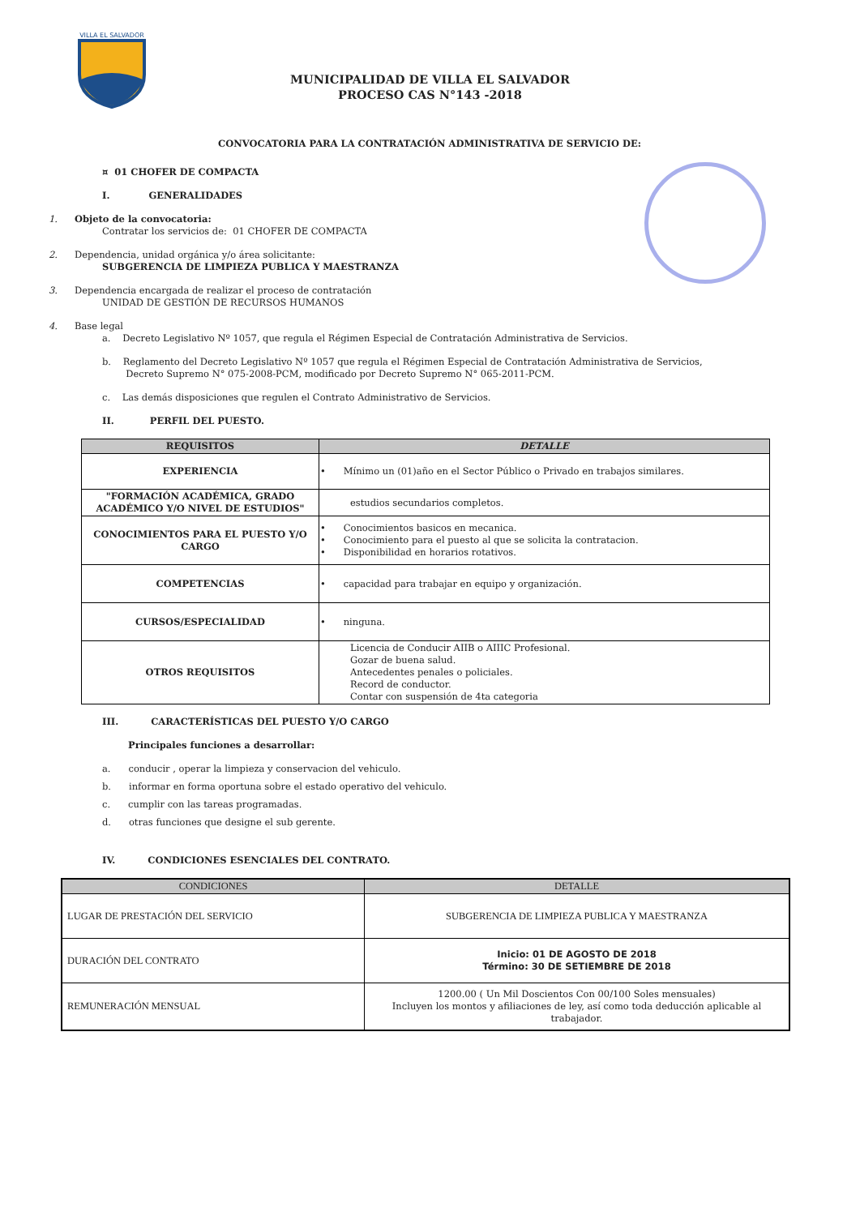VILLA EL SALVADOR
MUNICIPALIDAD DE VILLA EL SALVADOR
PROCESO CAS N°143 -2018
CONVOCATORIA PARA LA CONTRATACIÓN ADMINISTRATIVA DE SERVICIO DE:
¤ 01 CHOFER DE COMPACTA
I. GENERALIDADES
1. Objeto de la convocatoria:
Contratar los servicios de: 01 CHOFER DE COMPACTA
2. Dependencia, unidad orgánica y/o área solicitante:
SUBGERENCIA DE LIMPIEZA PUBLICA Y MAESTRANZA
3. Dependencia encargada de realizar el proceso de contratación
UNIDAD DE GESTIÓN DE RECURSOS HUMANOS
4. Base legal
a. Decreto Legislativo Nº 1057, que regula el Régimen Especial de Contratación Administrativa de Servicios.
b. Reglamento del Decreto Legislativo Nº 1057 que regula el Régimen Especial de Contratación Administrativa de Servicios,
Decreto Supremo N° 075-2008-PCM, modificado por Decreto Supremo N° 065-2011-PCM.
c. Las demás disposiciones que regulen el Contrato Administrativo de Servicios.
II. PERFIL DEL PUESTO.
| REQUISITOS | DETALLE |
| --- | --- |
| EXPERIENCIA | • Mínimo un (01)año en el Sector Público o Privado en trabajos similares. |
| "FORMACIÓN ACADÉMICA, GRADO ACADÉMICO Y/O NIVEL DE ESTUDIOS" | estudios secundarios completos. |
| CONOCIMIENTOS PARA EL PUESTO Y/O CARGO | • Conocimientos basicos en mecanica. • Conocimiento para el puesto al que se solicita la contratacion. • Disponibilidad en horarios rotativos. |
| COMPETENCIAS | • capacidad para trabajar en equipo y organización. |
| CURSOS/ESPECIALIDAD | • ninguna. |
| OTROS REQUISITOS | Licencia de Conducir AIIB o AIIIC Profesional. Gozar de buena salud. Antecedentes penales o policiales. Record de conductor. Contar con suspensión de 4ta categoria |
III. CARACTERÍSTICAS DEL PUESTO Y/O CARGO
Principales funciones a desarrollar:
a. conducir , operar la limpieza y conservacion del vehiculo.
b. informar en forma oportuna sobre el estado operativo del vehiculo.
c. cumplir con las tareas programadas.
d. otras funciones que designe el sub gerente.
IV. CONDICIONES ESENCIALES DEL CONTRATO.
| CONDICIONES | DETALLE |
| --- | --- |
| LUGAR DE PRESTACIÓN DEL SERVICIO | SUBGERENCIA DE LIMPIEZA PUBLICA Y MAESTRANZA |
| DURACIÓN DEL CONTRATO | Inicio: 01 DE AGOSTO DE 2018 Término: 30 DE SETIEMBRE DE 2018 |
| REMUNERACIÓN MENSUAL | 1200.00 ( Un Mil Doscientos Con 00/100 Soles mensuales) Incluyen los montos y afiliaciones de ley, así como toda deducción aplicable al trabajador. |